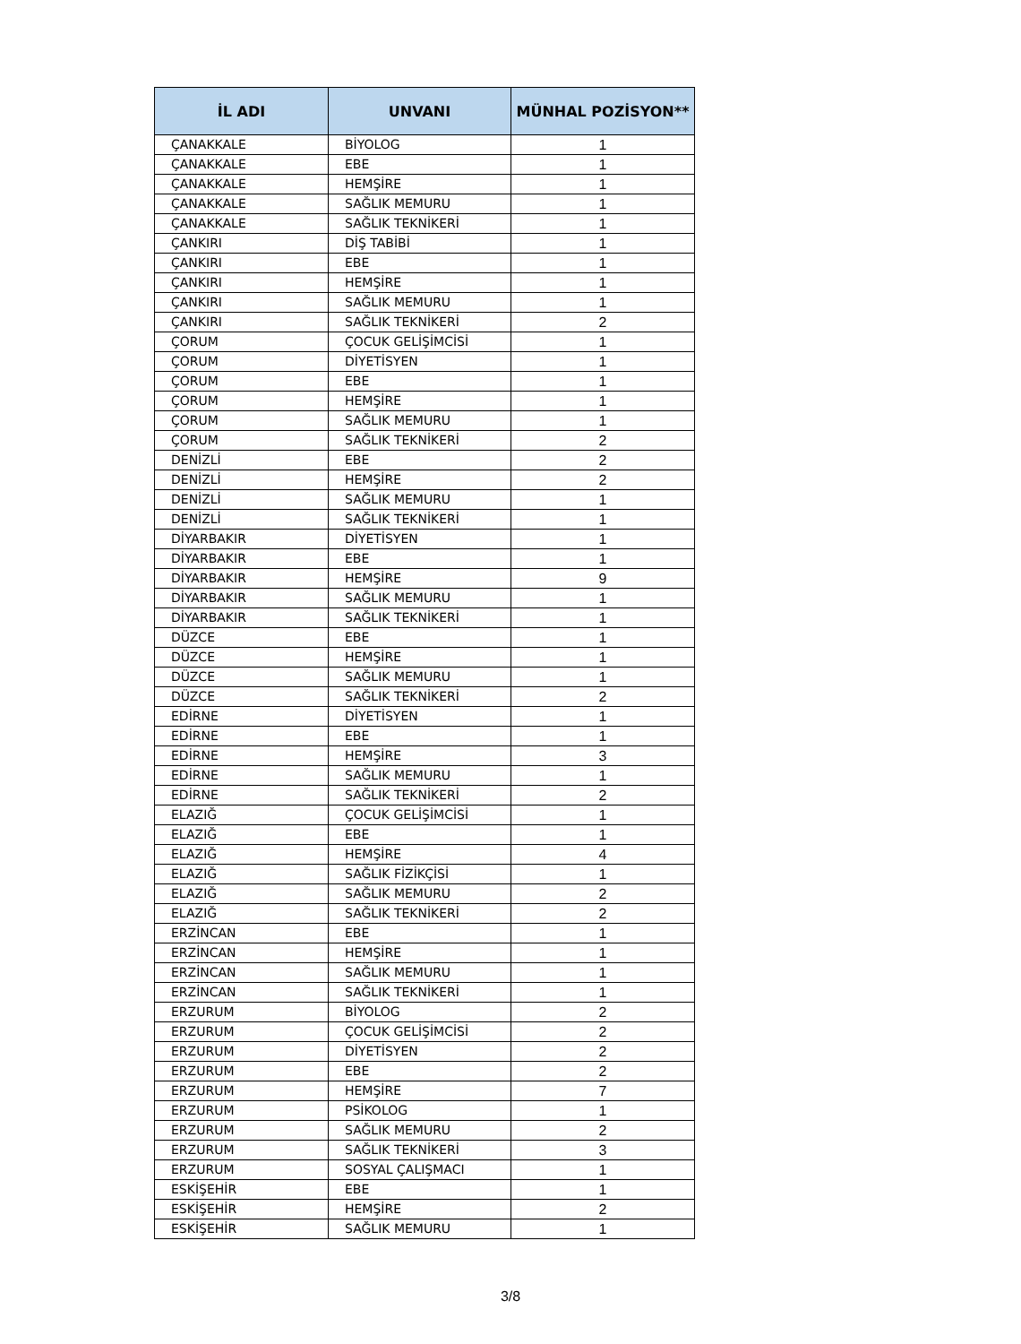| İL ADI | UNVANI | MÜNHAL POZİSYON** |
| --- | --- | --- |
| ÇANAKKALE | BİYOLOG | 1 |
| ÇANAKKALE | EBE | 1 |
| ÇANAKKALE | HEMŞİRE | 1 |
| ÇANAKKALE | SAĞLIK MEMURU | 1 |
| ÇANAKKALE | SAĞLIK TEKNİKERİ | 1 |
| ÇANKIRI | DİŞ TABİBİ | 1 |
| ÇANKIRI | EBE | 1 |
| ÇANKIRI | HEMŞİRE | 1 |
| ÇANKIRI | SAĞLIK MEMURU | 1 |
| ÇANKIRI | SAĞLIK TEKNİKERİ | 2 |
| ÇORUM | ÇOCUK GELİŞİMCİSİ | 1 |
| ÇORUM | DİYETİSYEN | 1 |
| ÇORUM | EBE | 1 |
| ÇORUM | HEMŞİRE | 1 |
| ÇORUM | SAĞLIK MEMURU | 1 |
| ÇORUM | SAĞLIK TEKNİKERİ | 2 |
| DENİZLİ | EBE | 2 |
| DENİZLİ | HEMŞİRE | 2 |
| DENİZLİ | SAĞLIK MEMURU | 1 |
| DENİZLİ | SAĞLIK TEKNİKERİ | 1 |
| DİYARBAKIR | DİYETİSYEN | 1 |
| DİYARBAKIR | EBE | 1 |
| DİYARBAKIR | HEMŞİRE | 9 |
| DİYARBAKIR | SAĞLIK MEMURU | 1 |
| DİYARBAKIR | SAĞLIK TEKNİKERİ | 1 |
| DÜZCE | EBE | 1 |
| DÜZCE | HEMŞİRE | 1 |
| DÜZCE | SAĞLIK MEMURU | 1 |
| DÜZCE | SAĞLIK TEKNİKERİ | 2 |
| EDİRNE | DİYETİSYEN | 1 |
| EDİRNE | EBE | 1 |
| EDİRNE | HEMŞİRE | 3 |
| EDİRNE | SAĞLIK MEMURU | 1 |
| EDİRNE | SAĞLIK TEKNİKERİ | 2 |
| ELAZIĞ | ÇOCUK GELİŞİMCİSİ | 1 |
| ELAZIĞ | EBE | 1 |
| ELAZIĞ | HEMŞİRE | 4 |
| ELAZIĞ | SAĞLIK FİZİKÇİSİ | 1 |
| ELAZIĞ | SAĞLIK MEMURU | 2 |
| ELAZIĞ | SAĞLIK TEKNİKERİ | 2 |
| ERZİNCAN | EBE | 1 |
| ERZİNCAN | HEMŞİRE | 1 |
| ERZİNCAN | SAĞLIK MEMURU | 1 |
| ERZİNCAN | SAĞLIK TEKNİKERİ | 1 |
| ERZURUM | BİYOLOG | 2 |
| ERZURUM | ÇOCUK GELİŞİMCİSİ | 2 |
| ERZURUM | DİYETİSYEN | 2 |
| ERZURUM | EBE | 2 |
| ERZURUM | HEMŞİRE | 7 |
| ERZURUM | PSİKOLOG | 1 |
| ERZURUM | SAĞLIK MEMURU | 2 |
| ERZURUM | SAĞLIK TEKNİKERİ | 3 |
| ERZURUM | SOSYAL ÇALIŞMACI | 1 |
| ESKİŞEHİR | EBE | 1 |
| ESKİŞEHİR | HEMŞİRE | 2 |
| ESKİŞEHİR | SAĞLIK MEMURU | 1 |
3/8